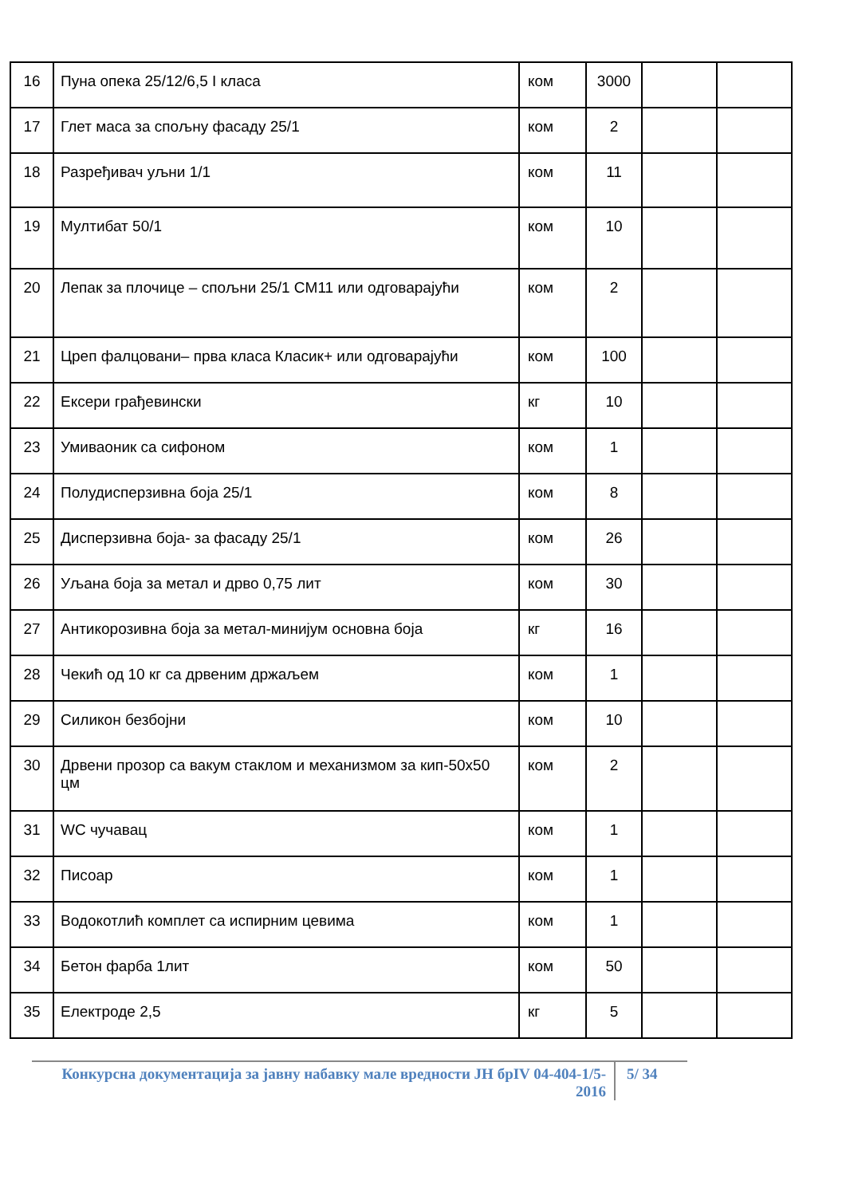| 16 | Пуна опека 25/12/6,5 I класа | ком | 3000 | | |
| 17 | Глет маса за спољну фасаду 25/1 | ком | 2 | | |
| 18 | Разређивач уљни 1/1 | ком | 11 | | |
| 19 | Мултибат 50/1 | ком | 10 | | |
| 20 | Лепак за плочице – спољни 25/1 CM11 или одговарајући | ком | 2 | | |
| 21 | Цреп фалцовани– прва класа Класик+ или одговарајући | ком | 100 | | |
| 22 | Ексери грађевински | кг | 10 | | |
| 23 | Умиваоник са сифоном | ком | 1 | | |
| 24 | Полудисперзивна боја 25/1 | ком | 8 | | |
| 25 | Дисперзивна боја- за фасаду 25/1 | ком | 26 | | |
| 26 | Уљана боја за метал и дрво 0,75 лит | ком | 30 | | |
| 27 | Антикорозивна боја за метал-минијум основна боја | кг | 16 | | |
| 28 | Чекић од 10 кг са дрвеним држаљем | ком | 1 | | |
| 29 | Силикон безбојни | ком | 10 | | |
| 30 | Дрвени прозор са вакум стаклом и механизмом за кип-50x50 цм | ком | 2 | | |
| 31 | WC чучавац | ком | 1 | | |
| 32 | Писоар | ком | 1 | | |
| 33 | Водокотлић комплет са испирним цевима | ком | 1 | | |
| 34 | Бетон фарба 1лит | ком | 50 | | |
| 35 | Електроде 2,5 | кг | 5 | | |
Конкурсна документација за јавну набавку мале вредности ЈН брIV 04-404-1/5-2016
5/ 34